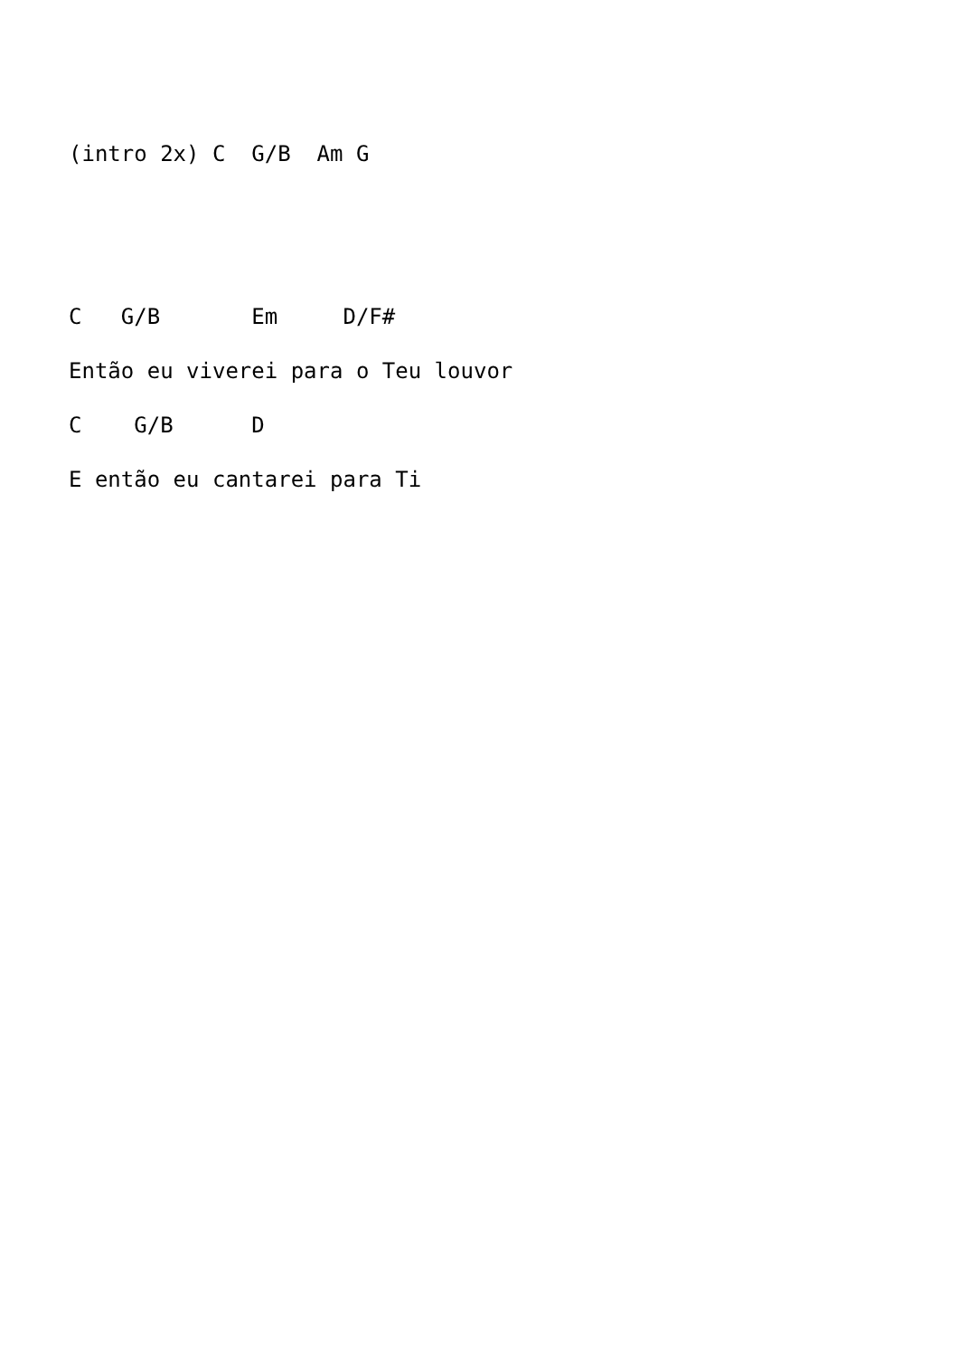(intro 2x) C  G/B  Am G


C   G/B       Em     D/F#
Então eu viverei para o Teu louvor
C    G/B      D
E então eu cantarei para Ti